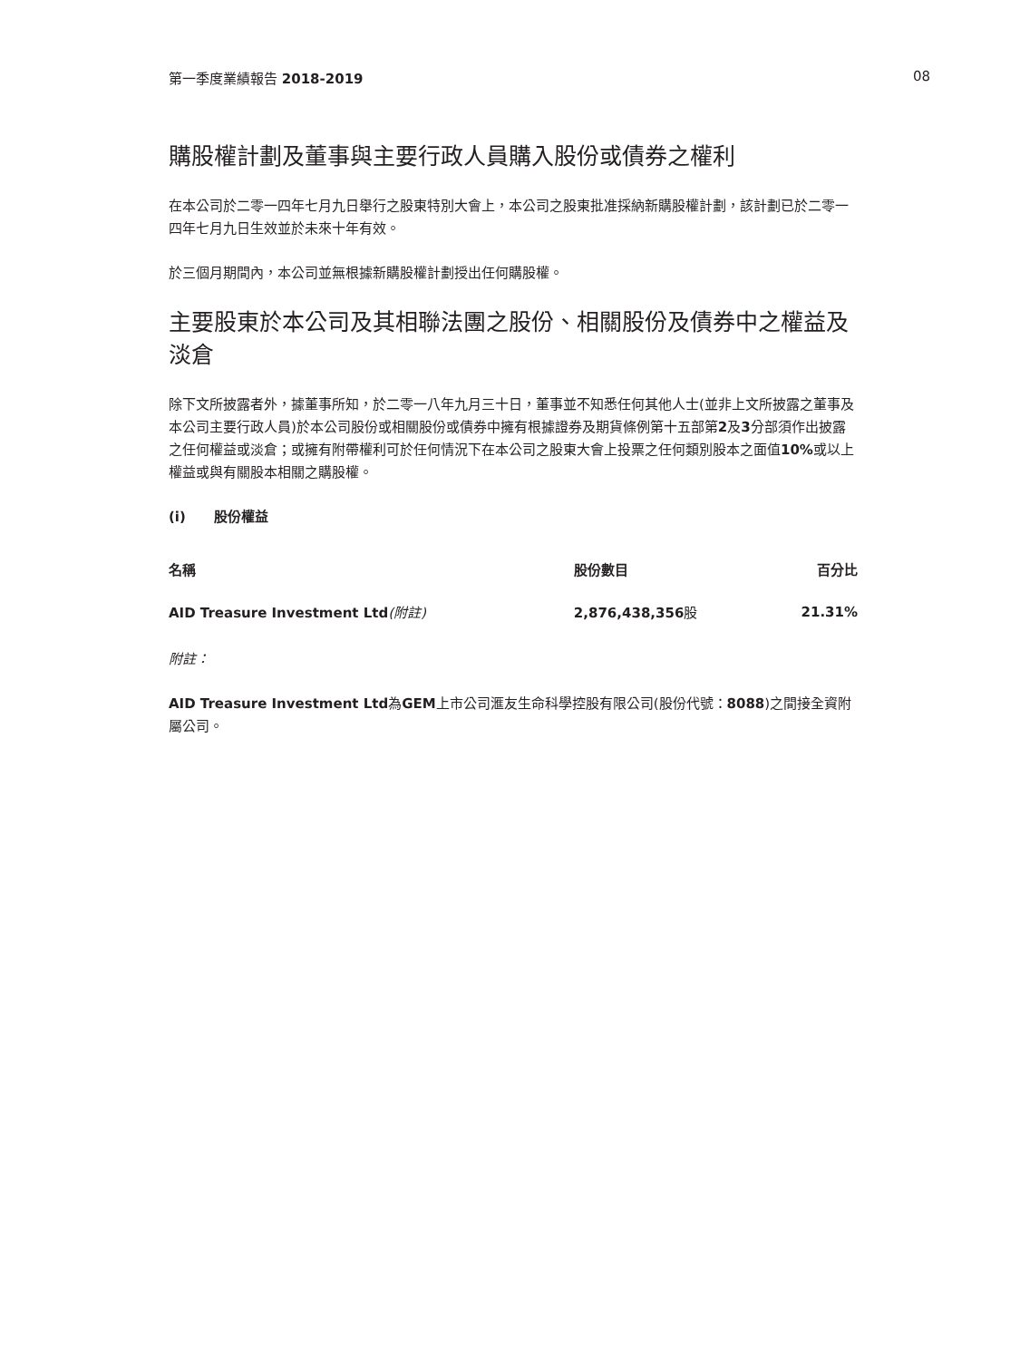第一季度業績報告 2018-2019 08
購股權計劃及董事與主要行政人員購入股份或債券之權利
在本公司於二零一四年七月九日舉行之股東特別大會上，本公司之股東批准採納新購股權計劃，該計劃已於二零一四年七月九日生效並於未來十年有效。
於三個月期間內，本公司並無根據新購股權計劃授出任何購股權。
主要股東於本公司及其相聯法團之股份、相關股份及債券中之權益及淡倉
除下文所披露者外，據董事所知，於二零一八年九月三十日，董事並不知悉任何其他人士(並非上文所披露之董事及本公司主要行政人員)於本公司股份或相關股份或債券中擁有根據證券及期貨條例第十五部第2及3分部須作出披露之任何權益或淡倉；或擁有附帶權利可於任何情況下在本公司之股東大會上投票之任何類別股本之面值10% 或以上權益或與有關股本相關之購股權。
(i) 股份權益
| 名稱 | 股份數目 | 百分比 |
| --- | --- | --- |
| AID Treasure Investment Ltd (附註) | 2,876,438,356 股 | 21.31% |
附註：
AID Treasure Investment Ltd為GEM上市公司滙友生命科學控股有限公司(股份代號：8088)之間接全資附屬公司。